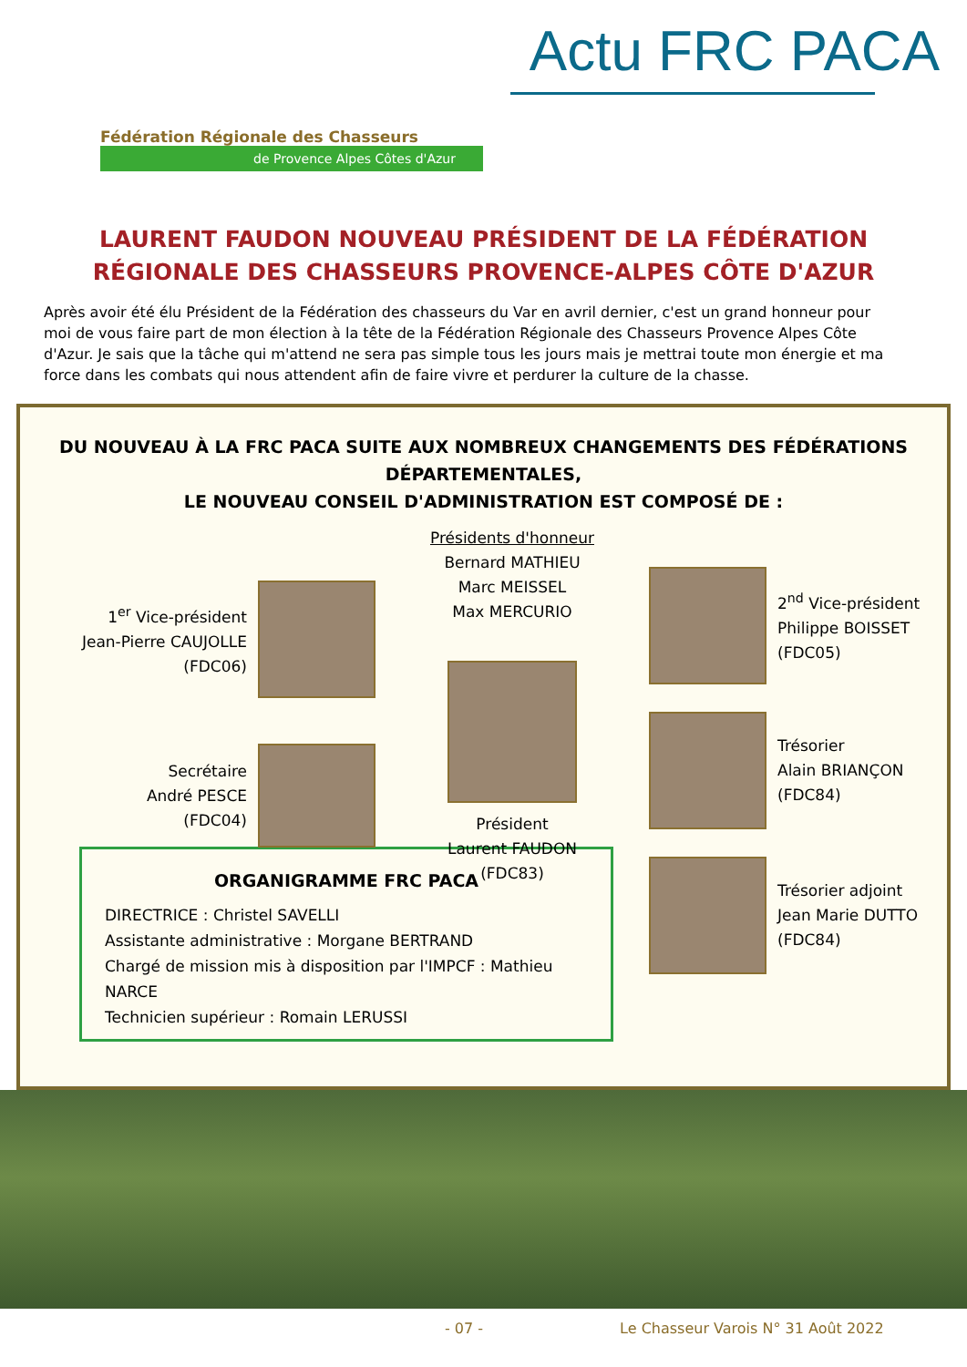Fédération Régionale des Chasseurs
de Provence Alpes Côtes d'Azur
Actu FRC PACA
LAURENT FAUDON NOUVEAU PRÉSIDENT DE LA FÉDÉRATION
RÉGIONALE DES CHASSEURS PROVENCE-ALPES CÔTE D'AZUR
Après avoir été élu Président de la Fédération des chasseurs du Var en avril dernier, c'est un grand honneur pour moi de vous faire part de mon élection à la tête de la Fédération Régionale des Chasseurs Provence Alpes Côte d'Azur. Je sais que la tâche qui m'attend ne sera pas simple tous les jours mais je mettrai toute mon énergie et ma force dans les combats qui nous attendent afin de faire vivre et perdurer la culture de la chasse.
DU NOUVEAU À LA FRC PACA SUITE AUX NOMBREUX CHANGEMENTS DES FÉDÉRATIONS DÉPARTEMENTALES,
LE NOUVEAU CONSEIL D'ADMINISTRATION EST COMPOSÉ DE :
1<sup>er</sup> Vice-président
Jean-Pierre CAUJOLLE
(FDC06)
Secrétaire
André PESCE
(FDC04)
Présidents d'honneur
Bernard MATHIEU
Marc MEISSEL
Max MERCURIO
Président
Laurent FAUDON
(FDC83)
2<sup>nd</sup> Vice-président
Philippe BOISSET
(FDC05)
Trésorier
Alain BRIANÇON
(FDC84)
Trésorier adjoint
Jean Marie DUTTO
(FDC84)
ORGANIGRAMME FRC PACA
DIRECTRICE : Christel SAVELLI
Assistante administrative : Morgane BERTRAND
Chargé de mission mis à disposition par l'IMPCF : Mathieu NARCE
Technicien supérieur : Romain LERUSSI
- 07 - Le Chasseur Varois N° 31 Août 2022